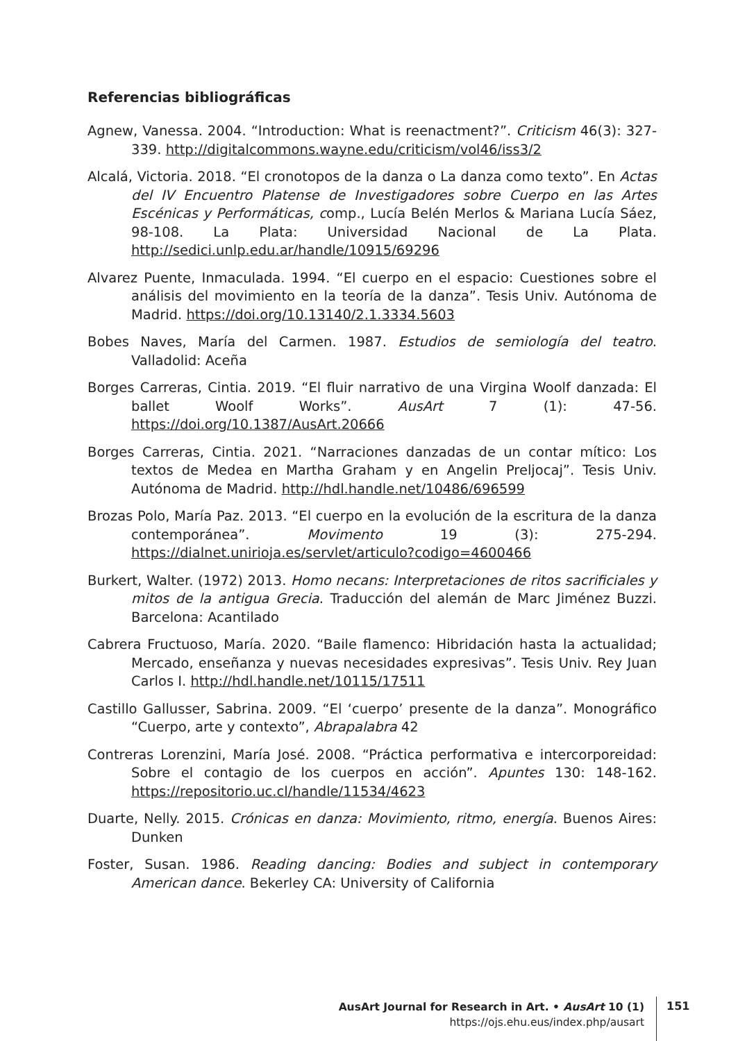Referencias bibliográficas
Agnew, Vanessa. 2004. “Introduction: What is reenactment?”. Criticism 46(3): 327-339. http://digitalcommons.wayne.edu/criticism/vol46/iss3/2
Alcalá, Victoria. 2018. “El cronotopos de la danza o La danza como texto”. En Actas del IV Encuentro Platense de Investigadores sobre Cuerpo en las Artes Escénicas y Performáticas, comp., Lucía Belén Merlos & Mariana Lucía Sáez, 98-108. La Plata: Universidad Nacional de La Plata. http://sedici.unlp.edu.ar/handle/10915/69296
Alvarez Puente, Inmaculada. 1994. “El cuerpo en el espacio: Cuestiones sobre el análisis del movimiento en la teoría de la danza”. Tesis Univ. Autónoma de Madrid. https://doi.org/10.13140/2.1.3334.5603
Bobes Naves, María del Carmen. 1987. Estudios de semiología del teatro. Valladolid: Aceña
Borges Carreras, Cintia. 2019. “El fluir narrativo de una Virgina Woolf danzada: El ballet Woolf Works”. AusArt 7 (1): 47-56. https://doi.org/10.1387/AusArt.20666
Borges Carreras, Cintia. 2021. “Narraciones danzadas de un contar mítico: Los textos de Medea en Martha Graham y en Angelin Preljocaj”. Tesis Univ. Autónoma de Madrid. http://hdl.handle.net/10486/696599
Brozas Polo, María Paz. 2013. “El cuerpo en la evolución de la escritura de la danza contemporánea”. Movimento 19 (3): 275-294. https://dialnet.unirioja.es/servlet/articulo?codigo=4600466
Burkert, Walter. (1972) 2013. Homo necans: Interpretaciones de ritos sacrificiales y mitos de la antigua Grecia. Traducción del alemán de Marc Jiménez Buzzi. Barcelona: Acantilado
Cabrera Fructuoso, María. 2020. “Baile flamenco: Hibridación hasta la actualidad; Mercado, enseñanza y nuevas necesidades expresivas”. Tesis Univ. Rey Juan Carlos I. http://hdl.handle.net/10115/17511
Castillo Gallusser, Sabrina. 2009. “El ‘cuerpo’ presente de la danza”. Monográfico “Cuerpo, arte y contexto”, Abrapalabra 42
Contreras Lorenzini, María José. 2008. “Práctica performativa e intercorporeidad: Sobre el contagio de los cuerpos en acción”. Apuntes 130: 148-162. https://repositorio.uc.cl/handle/11534/4623
Duarte, Nelly. 2015. Crónicas en danza: Movimiento, ritmo, energía. Buenos Aires: Dunken
Foster, Susan. 1986. Reading dancing: Bodies and subject in contemporary American dance. Bekerley CA: University of California
AusArt Journal for Research in Art. • AusArt 10 (1)
https://ojs.ehu.eus/index.php/ausart
151